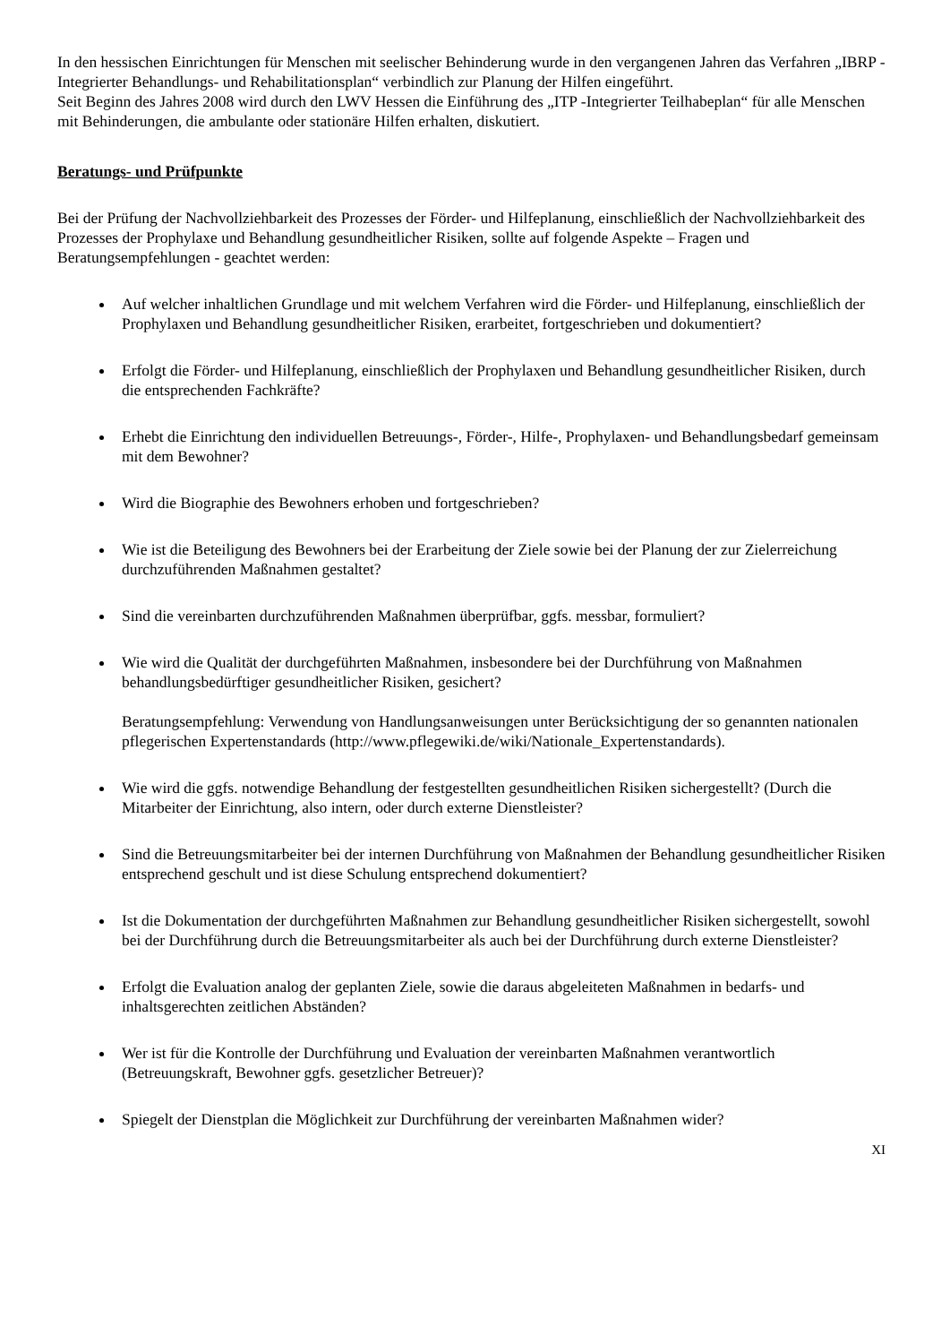In den hessischen Einrichtungen für Menschen mit seelischer Behinderung wurde in den vergangenen Jahren das Verfahren „IBRP - Integrierter Behandlungs- und Rehabilitationsplan“ verbindlich zur Planung der Hilfen eingeführt.
Seit Beginn des Jahres 2008 wird durch den LWV Hessen die Einführung des „ITP -Integrierter Teilhabeplan“ für alle Menschen mit Behinderungen, die ambulante oder stationäre Hilfen erhalten, diskutiert.
Beratungs- und Prüfpunkte
Bei der Prüfung der Nachvollziehbarkeit des Prozesses der Förder- und Hilfeplanung, einschließlich der Nachvollziehbarkeit des Prozesses der Prophylaxe und Behandlung gesundheitlicher Risiken, sollte auf folgende Aspekte – Fragen und Beratungsempfehlungen - geachtet werden:
Auf welcher inhaltlichen Grundlage und mit welchem Verfahren wird die Förder- und Hilfeplanung, einschließlich der Prophylaxen und Behandlung gesundheitlicher Risiken, erarbeitet, fortgeschrieben und dokumentiert?
Erfolgt die Förder- und Hilfeplanung, einschließlich der Prophylaxen und Behandlung gesundheitlicher Risiken, durch die entsprechenden Fachkräfte?
Erhebt die Einrichtung den individuellen Betreuungs-, Förder-, Hilfe-, Prophylaxen- und Behandlungsbedarf gemeinsam mit dem Bewohner?
Wird die Biographie des Bewohners erhoben und fortgeschrieben?
Wie ist die Beteiligung des Bewohners bei der Erarbeitung der Ziele sowie bei der Planung der zur Zielerreichung durchzuführenden Maßnahmen gestaltet?
Sind die vereinbarten durchzuführenden Maßnahmen überprüfbar, ggfs. messbar, formuliert?
Wie wird die Qualität der durchgeführten Maßnahmen, insbesondere bei der Durchführung von Maßnahmen behandlungsbedürftiger gesundheitlicher Risiken, gesichert?
Beratungsempfehlung: Verwendung von Handlungsanweisungen unter Berücksichtigung der so genannten nationalen pflegerischen Expertenstandards (http://www.pflegewiki.de/wiki/Nationale_Expertenstandards).
Wie wird die ggfs. notwendige Behandlung der festgestellten gesundheitlichen Risiken sichergestellt? (Durch die Mitarbeiter der Einrichtung, also intern, oder durch externe Dienstleister?
Sind die Betreuungsmitarbeiter bei der internen Durchführung von Maßnahmen der Behandlung gesundheitlicher Risiken entsprechend geschult und ist diese Schulung entsprechend dokumentiert?
Ist die Dokumentation der durchgeführten Maßnahmen zur Behandlung gesundheitlicher Risiken sichergestellt, sowohl bei der Durchführung durch die Betreuungsmitarbeiter als auch bei der Durchführung durch externe Dienstleister?
Erfolgt die Evaluation analog der geplanten Ziele, sowie die daraus abgeleiteten Maßnahmen in bedarfs- und inhaltsgerechten zeitlichen Abständen?
Wer ist für die Kontrolle der Durchführung und Evaluation der vereinbarten Maßnahmen verantwortlich (Betreuungskraft, Bewohner ggfs. gesetzlicher Betreuer)?
Spiegelt der Dienstplan die Möglichkeit zur Durchführung der vereinbarten Maßnahmen wider?
XI